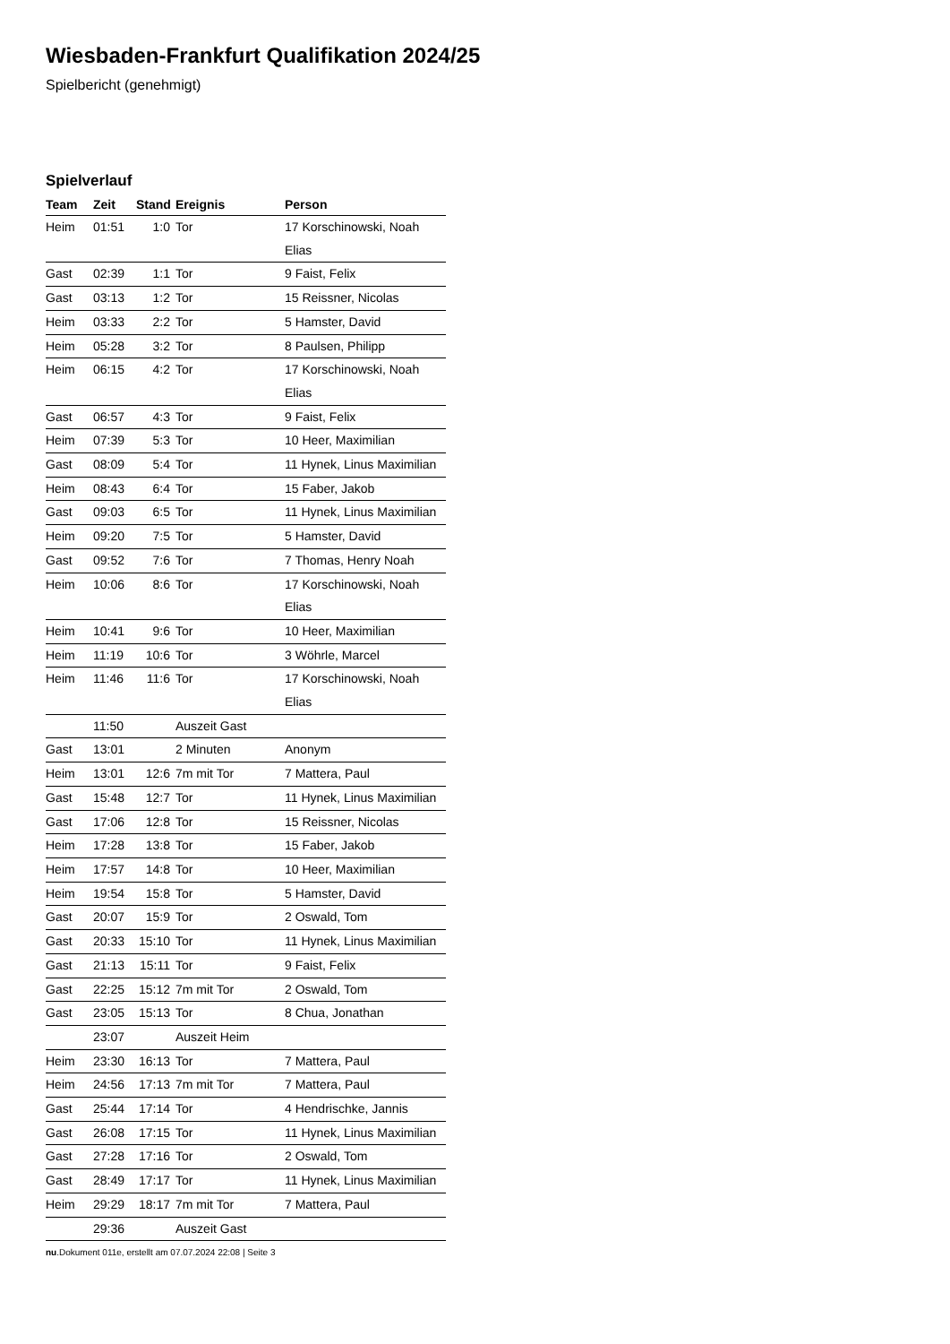Wiesbaden-Frankfurt Qualifikation 2024/25
Spielbericht (genehmigt)
Spielverlauf
| Team | Zeit | Stand | Ereignis | Person |
| --- | --- | --- | --- | --- |
| Heim | 01:51 | 1:0 | Tor | 17 Korschinowski, Noah Elias |
| Gast | 02:39 | 1:1 | Tor | 9 Faist, Felix |
| Gast | 03:13 | 1:2 | Tor | 15 Reissner, Nicolas |
| Heim | 03:33 | 2:2 | Tor | 5 Hamster, David |
| Heim | 05:28 | 3:2 | Tor | 8 Paulsen, Philipp |
| Heim | 06:15 | 4:2 | Tor | 17 Korschinowski, Noah Elias |
| Gast | 06:57 | 4:3 | Tor | 9 Faist, Felix |
| Heim | 07:39 | 5:3 | Tor | 10 Heer, Maximilian |
| Gast | 08:09 | 5:4 | Tor | 11 Hynek, Linus Maximilian |
| Heim | 08:43 | 6:4 | Tor | 15 Faber, Jakob |
| Gast | 09:03 | 6:5 | Tor | 11 Hynek, Linus Maximilian |
| Heim | 09:20 | 7:5 | Tor | 5 Hamster, David |
| Gast | 09:52 | 7:6 | Tor | 7 Thomas, Henry Noah |
| Heim | 10:06 | 8:6 | Tor | 17 Korschinowski, Noah Elias |
| Heim | 10:41 | 9:6 | Tor | 10 Heer, Maximilian |
| Heim | 11:19 | 10:6 | Tor | 3 Wöhrle, Marcel |
| Heim | 11:46 | 11:6 | Tor | 17 Korschinowski, Noah Elias |
| | 11:50 | | Auszeit Gast | |
| Gast | 13:01 | | 2 Minuten | Anonym |
| Heim | 13:01 | 12:6 | 7m mit Tor | 7 Mattera, Paul |
| Gast | 15:48 | 12:7 | Tor | 11 Hynek, Linus Maximilian |
| Gast | 17:06 | 12:8 | Tor | 15 Reissner, Nicolas |
| Heim | 17:28 | 13:8 | Tor | 15 Faber, Jakob |
| Heim | 17:57 | 14:8 | Tor | 10 Heer, Maximilian |
| Heim | 19:54 | 15:8 | Tor | 5 Hamster, David |
| Gast | 20:07 | 15:9 | Tor | 2 Oswald, Tom |
| Gast | 20:33 | 15:10 | Tor | 11 Hynek, Linus Maximilian |
| Gast | 21:13 | 15:11 | Tor | 9 Faist, Felix |
| Gast | 22:25 | 15:12 | 7m mit Tor | 2 Oswald, Tom |
| Gast | 23:05 | 15:13 | Tor | 8 Chua, Jonathan |
| | 23:07 | | Auszeit Heim | |
| Heim | 23:30 | 16:13 | Tor | 7 Mattera, Paul |
| Heim | 24:56 | 17:13 | 7m mit Tor | 7 Mattera, Paul |
| Gast | 25:44 | 17:14 | Tor | 4 Hendrischke, Jannis |
| Gast | 26:08 | 17:15 | Tor | 11 Hynek, Linus Maximilian |
| Gast | 27:28 | 17:16 | Tor | 2 Oswald, Tom |
| Gast | 28:49 | 17:17 | Tor | 11 Hynek, Linus Maximilian |
| Heim | 29:29 | 18:17 | 7m mit Tor | 7 Mattera, Paul |
| | 29:36 | | Auszeit Gast | |
nu.Dokument 011e, erstellt am 07.07.2024 22:08 | Seite 3